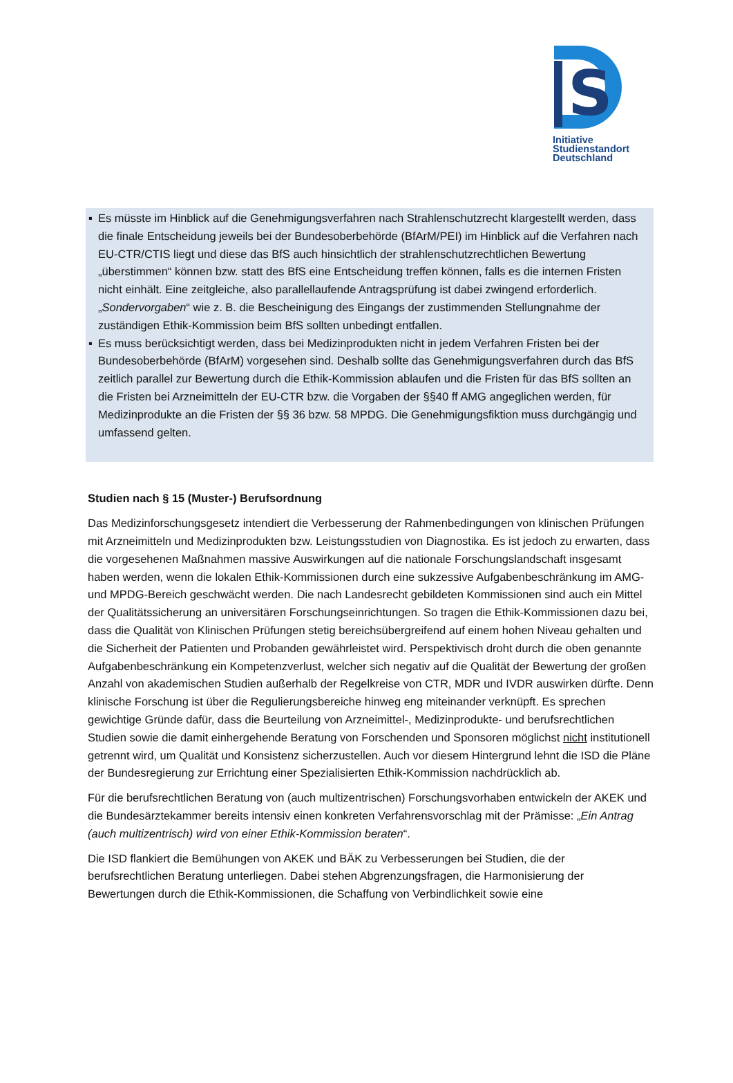S
Initiative
Studienstandort
Deutschland
▪ Es müsste im Hinblick auf die Genehmigungsverfahren nach Strahlenschutzrecht klargestellt werden, dass die finale Entscheidung jeweils bei der Bundesoberbehörde (BfArM/PEI) im Hinblick auf die Verfahren nach EU-CTR/CTIS liegt und diese das BfS auch hinsichtlich der strahlenschutzrechtlichen Bewertung „überstimmen“ können bzw. statt des BfS eine Entscheidung treffen können, falls es die internen Fristen nicht einhält. Eine zeitgleiche, also parallellaufende Antragsprüfung ist dabei zwingend erforderlich. „Sondervorgaben“ wie z. B. die Bescheinigung des Eingangs der zustimmenden Stellungnahme der zuständigen Ethik-Kommission beim BfS sollten unbedingt entfallen.
▪ Es muss berücksichtigt werden, dass bei Medizinprodukten nicht in jedem Verfahren Fristen bei der Bundesoberbehörde (BfArM) vorgesehen sind. Deshalb sollte das Genehmigungsverfahren durch das BfS zeitlich parallel zur Bewertung durch die Ethik-Kommission ablaufen und die Fristen für das BfS sollten an die Fristen bei Arzneimitteln der EU-CTR bzw. die Vorgaben der §§40 ff AMG angeglichen werden, für Medizinprodukte an die Fristen der §§ 36 bzw. 58 MPDG. Die Genehmigungsfiktion muss durchgängig und umfassend gelten.
Studien nach § 15 (Muster-) Berufsordnung
Das Medizinforschungsgesetz intendiert die Verbesserung der Rahmenbedingungen von klinischen Prüfungen mit Arzneimitteln und Medizinprodukten bzw. Leistungsstudien von Diagnostika. Es ist jedoch zu erwarten, dass die vorgesehenen Maßnahmen massive Auswirkungen auf die nationale Forschungslandschaft insgesamt haben werden, wenn die lokalen Ethik-Kommissionen durch eine sukzessive Aufgabenbeschränkung im AMG- und MPDG-Bereich geschwächt werden. Die nach Landesrecht gebildeten Kommissionen sind auch ein Mittel der Qualitätssicherung an universitären Forschungseinrichtungen. So tragen die Ethik-Kommissionen dazu bei, dass die Qualität von Klinischen Prüfungen stetig bereichsübergreifend auf einem hohen Niveau gehalten und die Sicherheit der Patienten und Probanden gewährleistet wird. Perspektivisch droht durch die oben genannte Aufgabenbeschränkung ein Kompetenzverlust, welcher sich negativ auf die Qualität der Bewertung der großen Anzahl von akademischen Studien außerhalb der Regelkreise von CTR, MDR und IVDR auswirken dürfte. Denn klinische Forschung ist über die Regulierungsbereiche hinweg eng miteinander verknüpft. Es sprechen gewichtige Gründe dafür, dass die Beurteilung von Arzneimittel-, Medizinprodukte- und berufsrechtlichen Studien sowie die damit einhergehende Beratung von Forschenden und Sponsoren möglichst nicht institutionell getrennt wird, um Qualität und Konsistenz sicherzustellen. Auch vor diesem Hintergrund lehnt die ISD die Pläne der Bundesregierung zur Errichtung einer Spezialisierten Ethik-Kommission nachdrücklich ab.
Für die berufsrechtlichen Beratung von (auch multizentrischen) Forschungsvorhaben entwickeln der AKEK und die Bundesärztekammer bereits intensiv einen konkreten Verfahrensvorschlag mit der Prämisse: „Ein Antrag (auch multizentrisch) wird von einer Ethik-Kommission beraten“.
Die ISD flankiert die Bemühungen von AKEK und BÄK zu Verbesserungen bei Studien, die der berufsrechtlichen Beratung unterliegen. Dabei stehen Abgrenzungsfragen, die Harmonisierung der Bewertungen durch die Ethik-Kommissionen, die Schaffung von Verbindlichkeit sowie eine